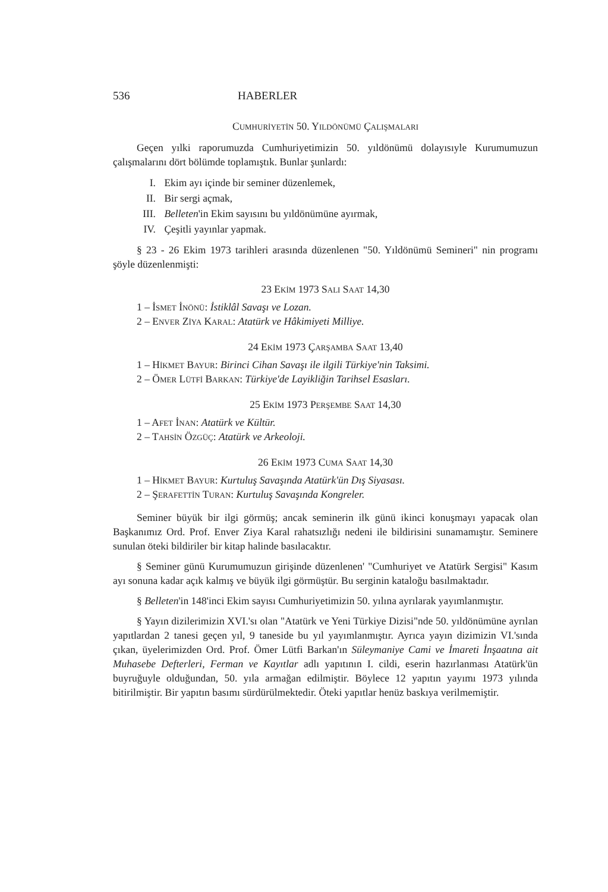536 HABERLER
CUMHURİYETİN 50. YILDÖNÜMÜ ÇALIŞMALARI
Geçen yılki raporumuzda Cumhuriyetimizin 50. yıldönümü dolayısıyle Kurumumuzun çalışmalarını dört bölümde toplamıştık. Bunlar şunlardı:
I. Ekim ayı içinde bir seminer düzenlemek,
II. Bir sergi açmak,
III. Belleten'in Ekim sayısını bu yıldönümüne ayırmak,
IV. Çeşitli yayınlar yapmak.
§ 23 - 26 Ekim 1973 tarihleri arasında düzenlenen "50. Yıldönümü Semineri" nin programı şöyle düzenlenmişti:
23 EKİM 1973 SALI SAAT 14,30
1 – İSMET İNÖNÜ: İstiklâl Savaşı ve Lozan.
2 – ENVER ZİYA KARAL: Atatürk ve Hâkimiyeti Milliye.
24 EKİM 1973 ÇARŞAMBA SAAT 13,40
1 – HİKMET BAYUR: Birinci Cihan Savaşı ile ilgili Türkiye'nin Taksimi.
2 – ÖMER LÜTFİ BARKAN: Türkiye'de Layikliğin Tarihsel Esasları.
25 EKİM 1973 PERŞEMBE SAAT 14,30
1 – AFET İNAN: Atatürk ve Kültür.
2 – TAHSİN ÖZGÜÇ: Atatürk ve Arkeoloji.
26 EKİM 1973 CUMA SAAT 14,30
1 – HİKMET BAYUR: Kurtuluş Savaşında Atatürk'ün Dış Siyasası.
2 – ŞERAFETTİN TURAN: Kurtuluş Savaşında Kongreler.
Seminer büyük bir ilgi görmüş; ancak seminerin ilk günü ikinci konuşmayı yapacak olan Başkanımız Ord. Prof. Enver Ziya Karal rahatsızlığı nedeni ile bildirisini sunamamıştır. Seminere sunulan öteki bildiriler bir kitap halinde basılacaktır.
§ Seminer günü Kurumumuzun girişinde düzenlenen' "Cumhuriyet ve Atatürk Sergisi" Kasım ayı sonuna kadar açık kalmış ve büyük ilgi görmüştür. Bu serginin kataloğu basılmaktadır.
§ Belleten'in 148'inci Ekim sayısı Cumhuriyetimizin 50. yılına ayrılarak yayımlanmıştır.
§ Yayın dizilerimizin XVI.'sı olan "Atatürk ve Yeni Türkiye Dizisi"nde 50. yıldönümüne ayrılan yapıtlardan 2 tanesi geçen yıl, 9 taneside bu yıl yayımlanmıştır. Ayrıca yayın dizimizin VI.'sında çıkan, üyelerimizden Ord. Prof. Ömer Lütfi Barkan'ın Süleymaniye Cami ve İmareti İnşaatına ait Muhasebe Defterleri, Ferman ve Kayıtlar adlı yapıtının I. cildi, eserin hazırlanması Atatürk'ün buyruğuyle olduğundan, 50. yıla armağan edilmiştir. Böylece 12 yapıtın yayımı 1973 yılında bitirilmiştir. Bir yapıtın basımı sürdürülmektedir. Öteki yapıtlar henüz baskıya verilmemiştir.